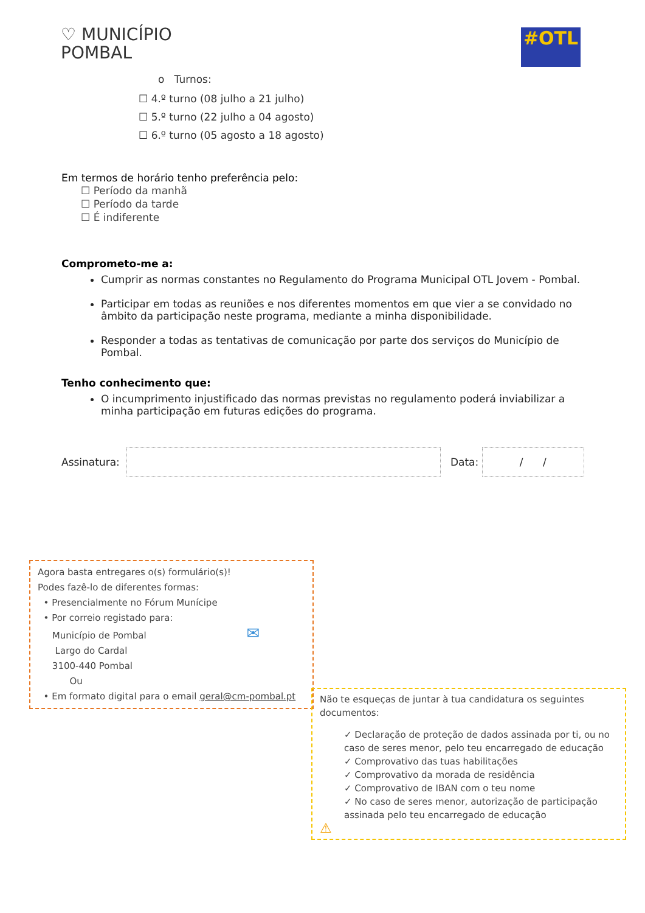♡ MUNICÍPIO
POMBAL
#OTL
o Turnos:
☐ 4.º turno (08 julho a 21 julho)
☐ 5.º turno (22 julho a 04 agosto)
☐ 6.º turno (05 agosto a 18 agosto)
Em termos de horário tenho preferência pelo:
☐ Período da manhã
☐ Período da tarde
☐ É indiferente
Comprometo-me a:
Cumprir as normas constantes no Regulamento do Programa Municipal OTL Jovem - Pombal.
Participar em todas as reuniões e nos diferentes momentos em que vier a se convidado no âmbito da participação neste programa, mediante a minha disponibilidade.
Responder a todas as tentativas de comunicação por parte dos serviços do Município de Pombal.
Tenho conhecimento que:
O incumprimento injustificado das normas previstas no regulamento poderá inviabilizar a minha participação em futuras edições do programa.
Assinatura:
Data:
/ /
Agora basta entregares o(s) formulário(s)!
Podes fazê-lo de diferentes formas:
• Presencialmente no Fórum Munícipe
• Por correio registado para:
Município de Pombal ✉
Largo do Cardal
3100-440 Pombal
Ou
• Em formato digital para o email geral@cm-pombal.pt
Não te esqueças de juntar à tua candidatura os seguintes documentos:
✓ Declaração de proteção de dados assinada por ti, ou no caso de seres menor, pelo teu encarregado de educação
✓ Comprovativo das tuas habilitações
✓ Comprovativo da morada de residência
✓ Comprovativo de IBAN com o teu nome
✓ No caso de seres menor, autorização de participação assinada pelo teu encarregado de educação
⚠